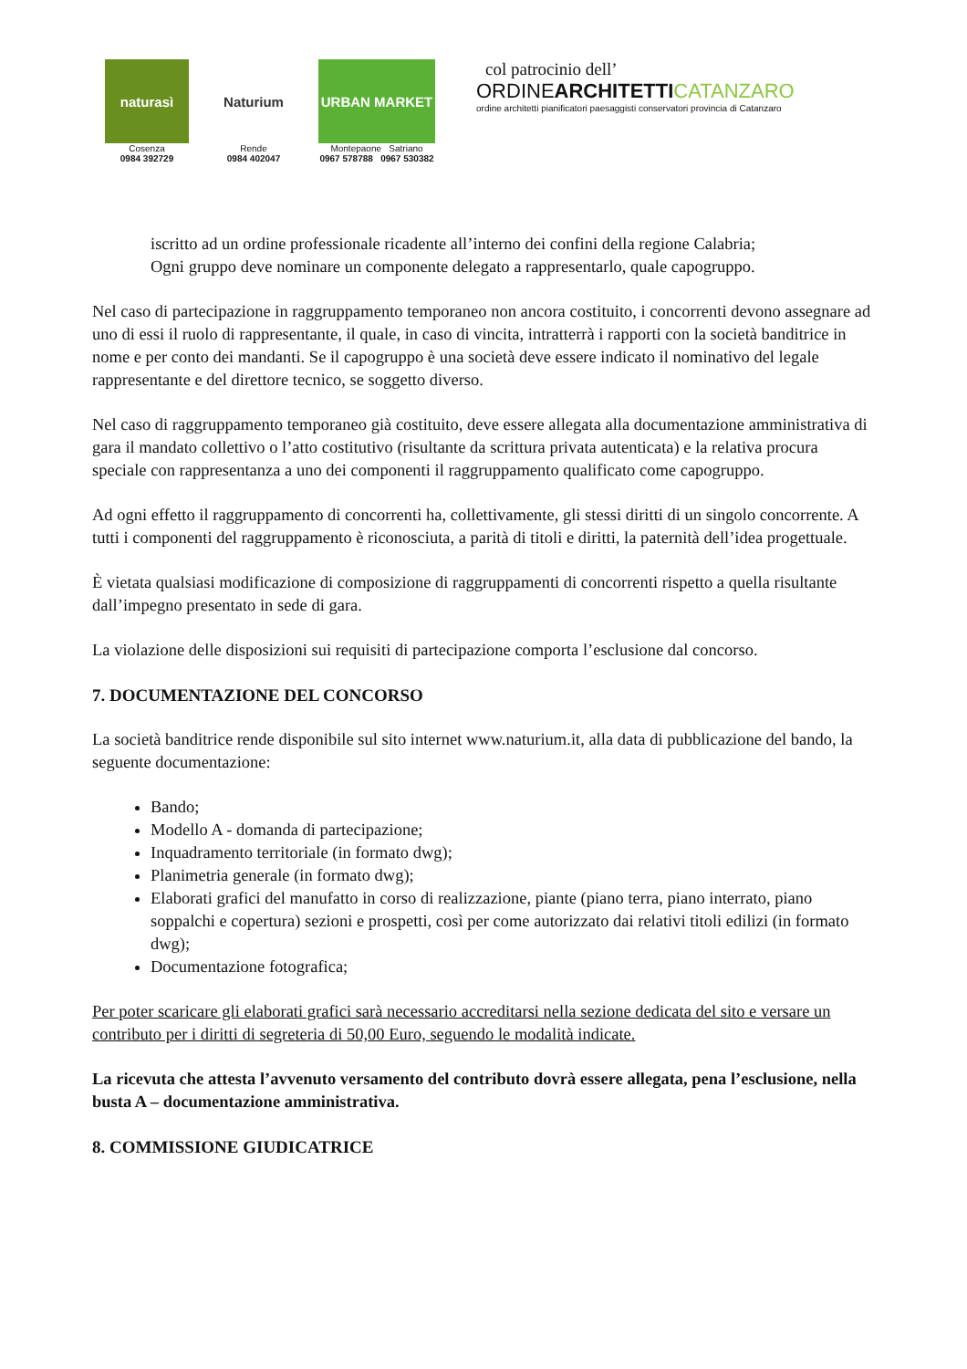naturasì
Cosenza
0984 392729
Naturium
Rende
0984 402047
URBAN MARKET
Montepaone Satriano
0967 578788 0967 530382
col patrocinio dell’
ORDINEARCHITETTI CATANZARO
ordine architetti pianificatori paesaggisti conservatori provincia di Catanzaro
iscritto ad un ordine professionale ricadente all’interno dei confini della regione Calabria;
Ogni gruppo deve nominare un componente delegato a rappresentarlo, quale capogruppo.
Nel caso di partecipazione in raggruppamento temporaneo non ancora costituito, i concorrenti devono assegnare ad uno di essi il ruolo di rappresentante, il quale, in caso di vincita, intratterrà i rapporti con la società banditrice in nome e per conto dei mandanti. Se il capogruppo è una società deve essere indicato il nominativo del legale rappresentante e del direttore tecnico, se soggetto diverso.
Nel caso di raggruppamento temporaneo già costituito, deve essere allegata alla documentazione amministrativa di gara il mandato collettivo o l’atto costitutivo (risultante da scrittura privata autenticata) e la relativa procura speciale con rappresentanza a uno dei componenti il raggruppamento qualificato come capogruppo.
Ad ogni effetto il raggruppamento di concorrenti ha, collettivamente, gli stessi diritti di un singolo concorrente. A tutti i componenti del raggruppamento è riconosciuta, a parità di titoli e diritti, la paternità dell’idea progettuale.
È vietata qualsiasi modificazione di composizione di raggruppamenti di concorrenti rispetto a quella risultante dall’impegno presentato in sede di gara.
La violazione delle disposizioni sui requisiti di partecipazione comporta l’esclusione dal concorso.
7. DOCUMENTAZIONE DEL CONCORSO
La società banditrice rende disponibile sul sito internet www.naturium.it, alla data di pubblicazione del bando, la seguente documentazione:
Bando;
Modello A - domanda di partecipazione;
Inquadramento territoriale (in formato dwg);
Planimetria generale (in formato dwg);
Elaborati grafici del manufatto in corso di realizzazione, piante (piano terra, piano interrato, piano soppalchi e copertura) sezioni e prospetti, così per come autorizzato dai relativi titoli edilizi (in formato dwg);
Documentazione fotografica;
Per poter scaricare gli elaborati grafici sarà necessario accreditarsi nella sezione dedicata del sito e versare un contributo per i diritti di segreteria di 50,00 Euro, seguendo le modalità indicate.
La ricevuta che attesta l’avvenuto versamento del contributo dovrà essere allegata, pena l’esclusione, nella busta A – documentazione amministrativa.
8. COMMISSIONE GIUDICATRICE